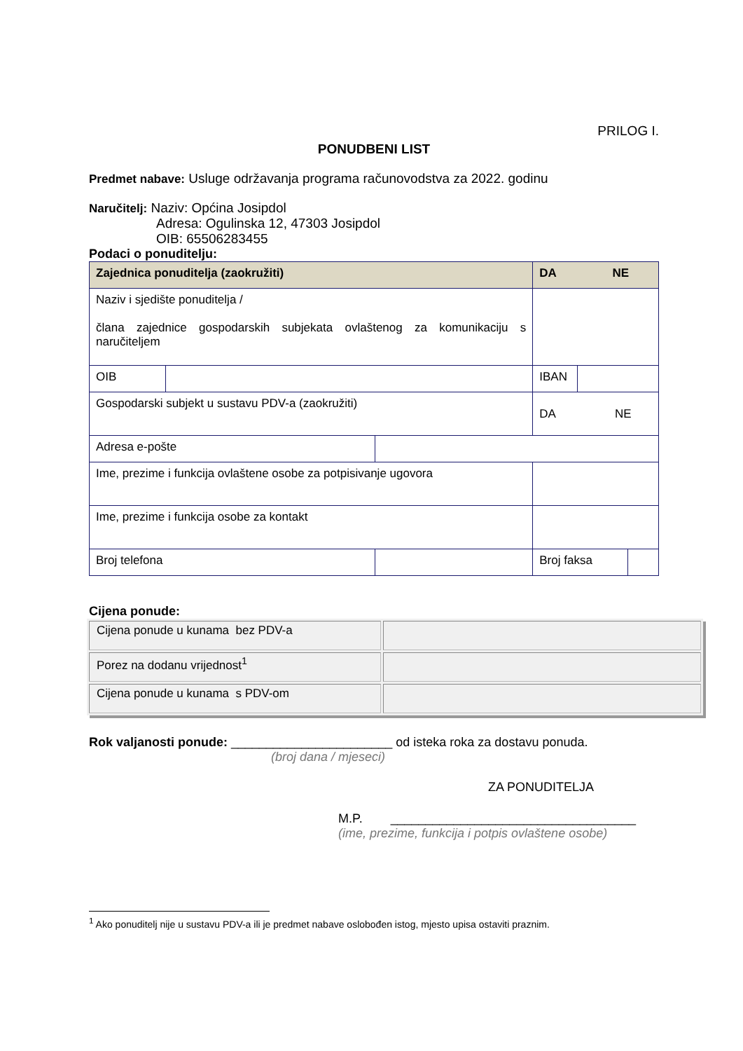PRILOG I.
PONUDBENI LIST
Predmet nabave: Usluge održavanja programa računovodstva za 2022. godinu
Naručitelj: Naziv: Općina Josipdol
Adresa: Ogulinska 12, 47303 Josipdol
OIB: 65506283455
Podaci o ponuditelju:
| Zajednica ponuditelja (zaokružiti) | | | DA NE | | |
| Naziv i sjedište ponuditelja / člana zajednice gospodarskih subjekata ovlaštenog za komunikaciju s naručiteljem | | | | | |
| OIB | | | IBAN | | |
| Gospodarski subjekt u sustavu PDV-a (zaokružiti) | | | DA NE | | |
| Adresa e-pošte | | | | | |
| Ime, prezime i funkcija ovlaštene osobe za potpisivanje ugovora | | | | | |
| Ime, prezime i funkcija osobe za kontakt | | | | | |
| Broj telefona | | | Broj faksa | | |
Cijena ponude:
| Cijena ponude u kunama bez PDV-a | |
| Porez na dodanu vrijednost<sup>1</sup> | |
| Cijena ponude u kunama s PDV-om | |
Rok valjanosti ponude: _______________________ od isteka roka za dostavu ponuda.
(broj dana / mjeseci)
ZA PONUDITELJA
M.P. ___________________________________
(ime, prezime, funkcija i potpis ovlaštene osobe)
<sup>1</sup> Ako ponuditelj nije u sustavu PDV-a ili je predmet nabave oslobođen istog, mjesto upisa ostaviti praznim.